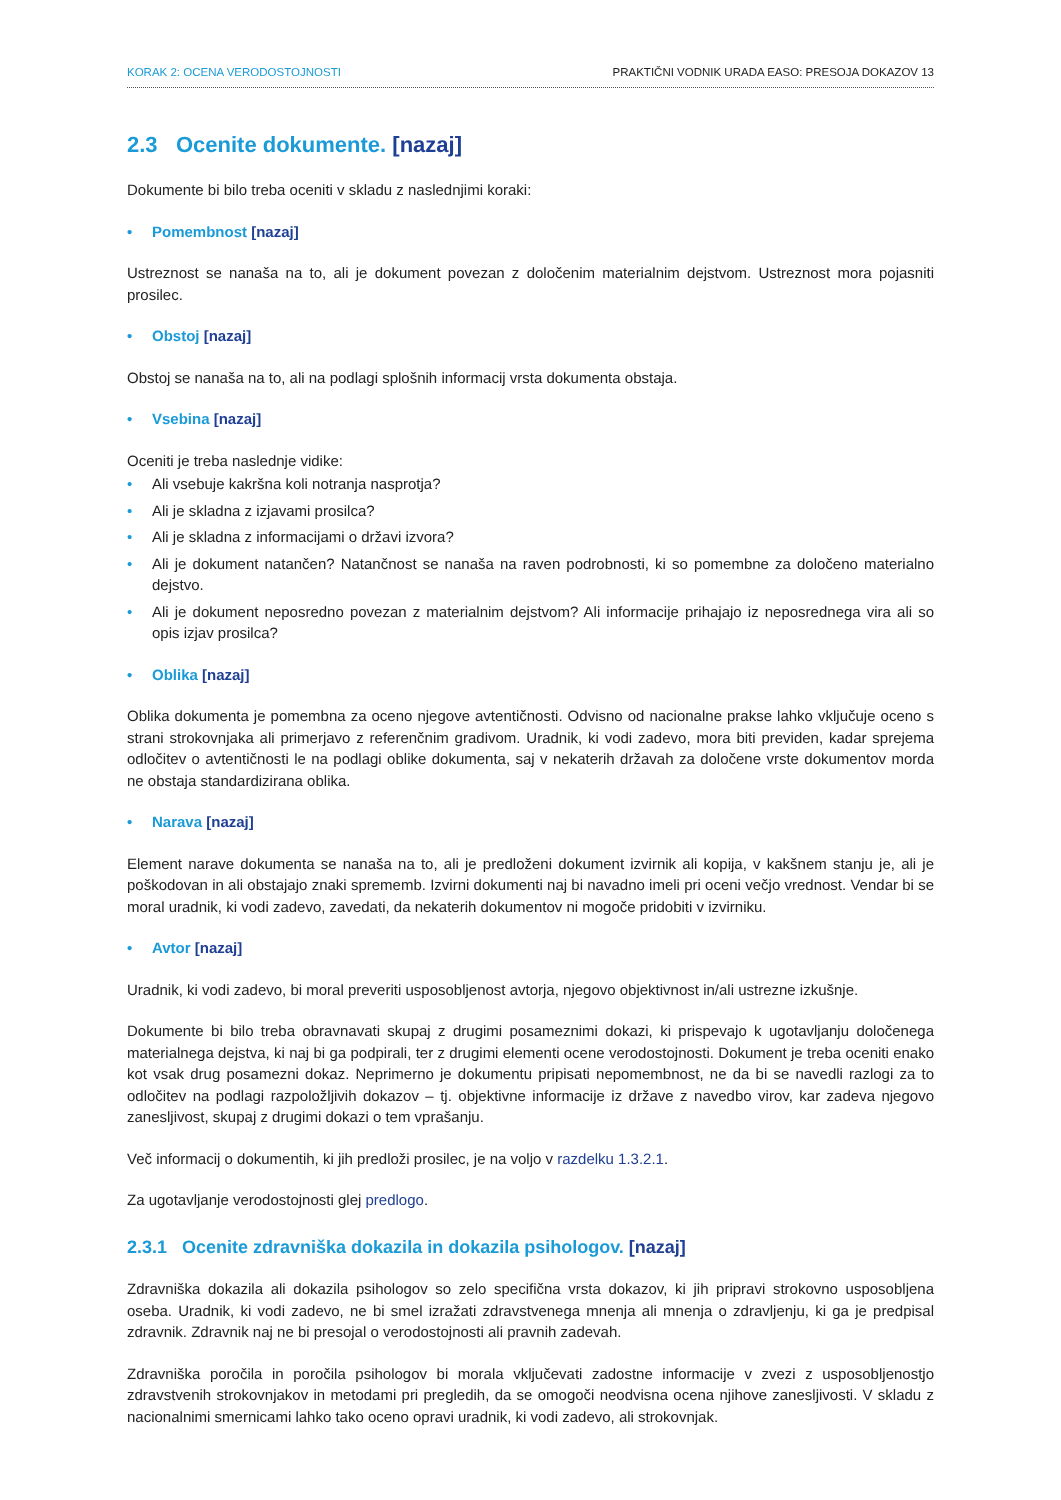KORAK 2: OCENA VERODOSTOJNOSTI PRAKTIČNI VODNIK URADA EASO: PRESOJA DOKAZOV 13
2.3 Ocenite dokumente. [nazaj]
Dokumente bi bilo treba oceniti v skladu z naslednjimi koraki:
• Pomembnost [nazaj]
Ustreznost se nanaša na to, ali je dokument povezan z določenim materialnim dejstvom. Ustreznost mora pojasniti prosilec.
• Obstoj [nazaj]
Obstoj se nanaša na to, ali na podlagi splošnih informacij vrsta dokumenta obstaja.
• Vsebina [nazaj]
Oceniti je treba naslednje vidike:
• Ali vsebuje kakršna koli notranja nasprotja?
• Ali je skladna z izjavami prosilca?
• Ali je skladna z informacijami o državi izvora?
• Ali je dokument natančen? Natančnost se nanaša na raven podrobnosti, ki so pomembne za določeno materialno dejstvo.
• Ali je dokument neposredno povezan z materialnim dejstvom? Ali informacije prihajajo iz neposrednega vira ali so opis izjav prosilca?
• Oblika [nazaj]
Oblika dokumenta je pomembna za oceno njegove avtentičnosti. Odvisno od nacionalne prakse lahko vključuje oceno s strani strokovnjaka ali primerjavo z referenčnim gradivom. Uradnik, ki vodi zadevo, mora biti previden, kadar sprejema odločitev o avtentičnosti le na podlagi oblike dokumenta, saj v nekaterih državah za določene vrste dokumentov morda ne obstaja standardizirana oblika.
• Narava [nazaj]
Element narave dokumenta se nanaša na to, ali je predloženi dokument izvirnik ali kopija, v kakšnem stanju je, ali je poškodovan in ali obstajajo znaki sprememb. Izvirni dokumenti naj bi navadno imeli pri oceni večjo vrednost. Vendar bi se moral uradnik, ki vodi zadevo, zavedati, da nekaterih dokumentov ni mogoče pridobiti v izvirniku.
• Avtor [nazaj]
Uradnik, ki vodi zadevo, bi moral preveriti usposobljenost avtorja, njegovo objektivnost in/ali ustrezne izkušnje.
Dokumente bi bilo treba obravnavati skupaj z drugimi posameznimi dokazi, ki prispevajo k ugotavljanju določenega materialnega dejstva, ki naj bi ga podpirali, ter z drugimi elementi ocene verodostojnosti. Dokument je treba oceniti enako kot vsak drug posamezni dokaz. Neprimerno je dokumentu pripisati nepomembnost, ne da bi se navedli razlogi za to odločitev na podlagi razpoložljivih dokazov – tj. objektivne informacije iz države z navedbo virov, kar zadeva njegovo zanesljivost, skupaj z drugimi dokazi o tem vprašanju.
Več informacij o dokumentih, ki jih predloži prosilec, je na voljo v razdelku 1.3.2.1.
Za ugotavljanje verodostojnosti glej predlogo.
2.3.1 Ocenite zdravniška dokazila in dokazila psihologov. [nazaj]
Zdravniška dokazila ali dokazila psihologov so zelo specifična vrsta dokazov, ki jih pripravi strokovno usposobljena oseba. Uradnik, ki vodi zadevo, ne bi smel izražati zdravstvenega mnenja ali mnenja o zdravljenju, ki ga je predpisal zdravnik. Zdravnik naj ne bi presojal o verodostojnosti ali pravnih zadevah.
Zdravniška poročila in poročila psihologov bi morala vključevati zadostne informacije v zvezi z usposobljenostjo zdravstvenih strokovnjakov in metodami pri pregledih, da se omogoči neodvisna ocena njihove zanesljivosti. V skladu z nacionalnimi smernicami lahko tako oceno opravi uradnik, ki vodi zadevo, ali strokovnjak.